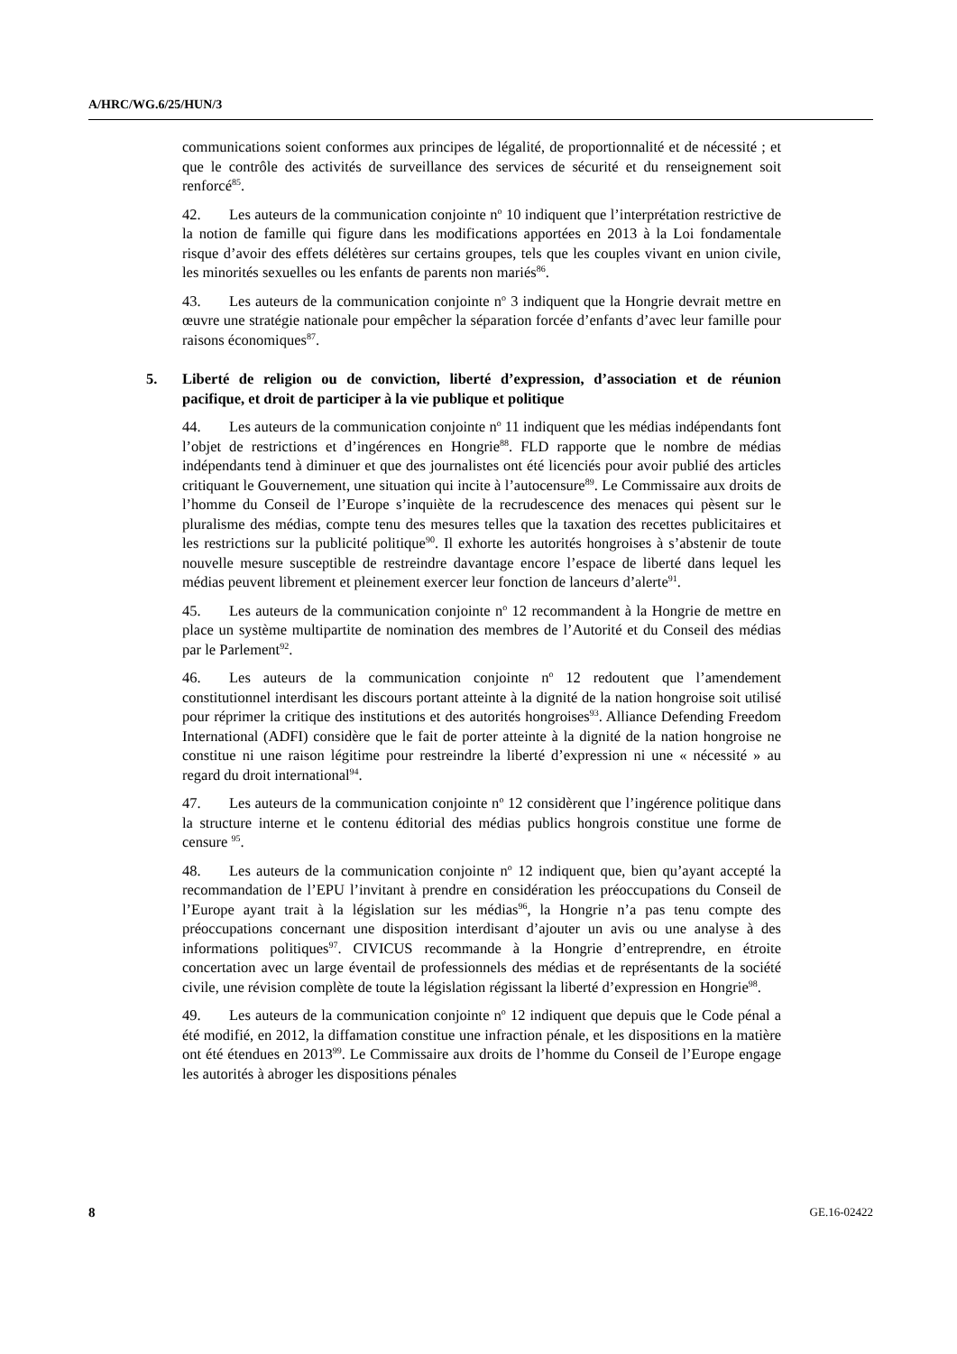A/HRC/WG.6/25/HUN/3
communications soient conformes aux principes de légalité, de proportionnalité et de nécessité ; et que le contrôle des activités de surveillance des services de sécurité et du renseignement soit renforcé<sup>85</sup>.
42. Les auteurs de la communication conjointe n<sup>o</sup> 10 indiquent que l’interprétation restrictive de la notion de famille qui figure dans les modifications apportées en 2013 à la Loi fondamentale risque d’avoir des effets délétères sur certains groupes, tels que les couples vivant en union civile, les minorités sexuelles ou les enfants de parents non mariés<sup>86</sup>.
43. Les auteurs de la communication conjointe n<sup>o</sup> 3 indiquent que la Hongrie devrait mettre en œuvre une stratégie nationale pour empêcher la séparation forcée d’enfants d’avec leur famille pour raisons économiques<sup>87</sup>.
5. Liberté de religion ou de conviction, liberté d’expression, d’association et de réunion pacifique, et droit de participer à la vie publique et politique
44. Les auteurs de la communication conjointe n<sup>o</sup> 11 indiquent que les médias indépendants font l’objet de restrictions et d’ingérences en Hongrie<sup>88</sup>. FLD rapporte que le nombre de médias indépendants tend à diminuer et que des journalistes ont été licenciés pour avoir publié des articles critiquant le Gouvernement, une situation qui incite à l’autocensure<sup>89</sup>. Le Commissaire aux droits de l’homme du Conseil de l’Europe s’inquiète de la recrudescence des menaces qui pèsent sur le pluralisme des médias, compte tenu des mesures telles que la taxation des recettes publicitaires et les restrictions sur la publicité politique<sup>90</sup>. Il exhorte les autorités hongroises à s’abstenir de toute nouvelle mesure susceptible de restreindre davantage encore l’espace de liberté dans lequel les médias peuvent librement et pleinement exercer leur fonction de lanceurs d’alerte<sup>91</sup>.
45. Les auteurs de la communication conjointe n<sup>o</sup> 12 recommandent à la Hongrie de mettre en place un système multipartite de nomination des membres de l’Autorité et du Conseil des médias par le Parlement<sup>92</sup>.
46. Les auteurs de la communication conjointe n<sup>o</sup> 12 redoutent que l’amendement constitutionnel interdisant les discours portant atteinte à la dignité de la nation hongroise soit utilisé pour réprimer la critique des institutions et des autorités hongroises<sup>93</sup>. Alliance Defending Freedom International (ADFI) considère que le fait de porter atteinte à la dignité de la nation hongroise ne constitue ni une raison légitime pour restreindre la liberté d’expression ni une « nécessité » au regard du droit international<sup>94</sup>.
47. Les auteurs de la communication conjointe n<sup>o</sup> 12 considèrent que l’ingérence politique dans la structure interne et le contenu éditorial des médias publics hongrois constitue une forme de censure <sup>95</sup>.
48. Les auteurs de la communication conjointe n<sup>o</sup> 12 indiquent que, bien qu’ayant accepté la recommandation de l’EPU l’invitant à prendre en considération les préoccupations du Conseil de l’Europe ayant trait à la législation sur les médias<sup>96</sup>, la Hongrie n’a pas tenu compte des préoccupations concernant une disposition interdisant d’ajouter un avis ou une analyse à des informations politiques<sup>97</sup>. CIVICUS recommande à la Hongrie d’entreprendre, en étroite concertation avec un large éventail de professionnels des médias et de représentants de la société civile, une révision complète de toute la législation régissant la liberté d’expression en Hongrie<sup>98</sup>.
49. Les auteurs de la communication conjointe n<sup>o</sup> 12 indiquent que depuis que le Code pénal a été modifié, en 2012, la diffamation constitue une infraction pénale, et les dispositions en la matière ont été étendues en 2013<sup>99</sup>. Le Commissaire aux droits de l’homme du Conseil de l’Europe engage les autorités à abroger les dispositions pénales
8 GE.16-02422